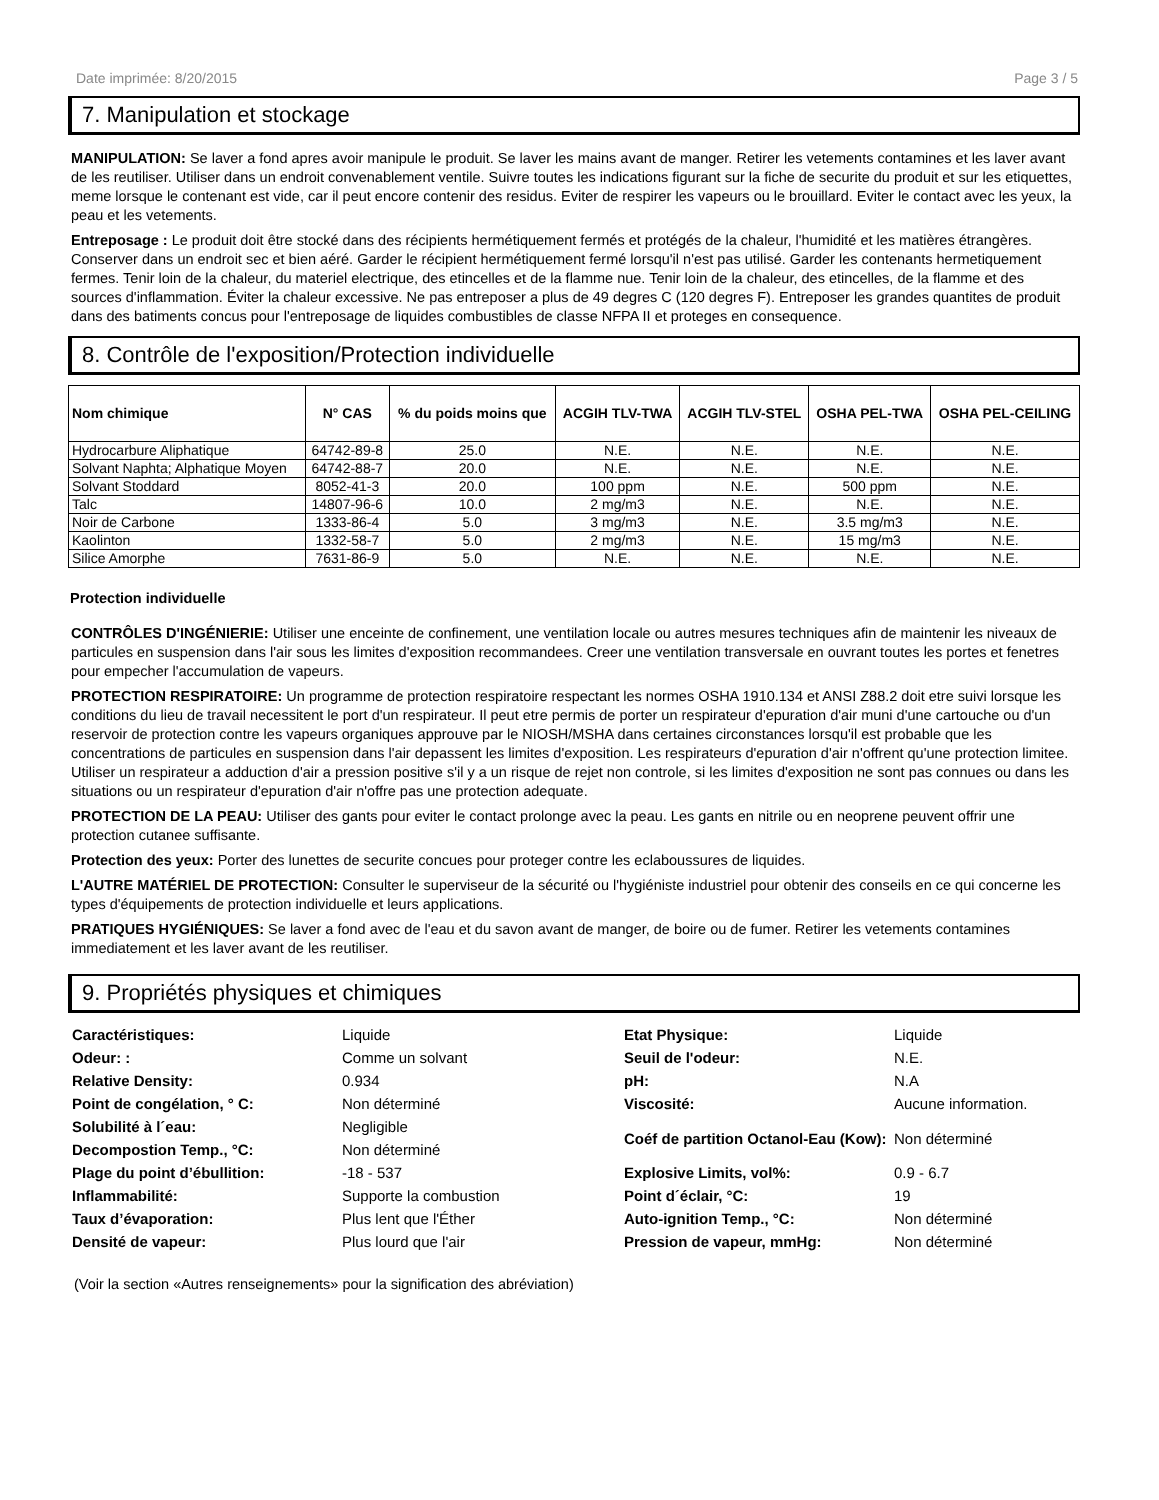Date imprimée: 8/20/2015 Page 3 / 5
7. Manipulation et stockage
MANIPULATION: Se laver a fond apres avoir manipule le produit. Se laver les mains avant de manger. Retirer les vetements contamines et les laver avant de les reutiliser. Utiliser dans un endroit convenablement ventile. Suivre toutes les indications figurant sur la fiche de securite du produit et sur les etiquettes, meme lorsque le contenant est vide, car il peut encore contenir des residus. Eviter de respirer les vapeurs ou le brouillard. Eviter le contact avec les yeux, la peau et les vetements.
Entreposage : Le produit doit être stocké dans des récipients hermétiquement fermés et protégés de la chaleur, l'humidité et les matières étrangères. Conserver dans un endroit sec et bien aéré. Garder le récipient hermétiquement fermé lorsqu'il n'est pas utilisé. Garder les contenants hermetiquement fermes. Tenir loin de la chaleur, du materiel electrique, des etincelles et de la flamme nue. Tenir loin de la chaleur, des etincelles, de la flamme et des sources d'inflammation. Éviter la chaleur excessive. Ne pas entreposer a plus de 49 degres C (120 degres F). Entreposer les grandes quantites de produit dans des batiments concus pour l'entreposage de liquides combustibles de classe NFPA II et proteges en consequence.
8. Contrôle de l'exposition/Protection individuelle
| Nom chimique | N° CAS | % du poids moins que | ACGIH TLV-TWA | ACGIH TLV-STEL | OSHA PEL-TWA | OSHA PEL-CEILING |
| --- | --- | --- | --- | --- | --- | --- |
| Hydrocarbure Aliphatique | 64742-89-8 | 25.0 | N.E. | N.E. | N.E. | N.E. |
| Solvant Naphta; Alphatique Moyen | 64742-88-7 | 20.0 | N.E. | N.E. | N.E. | N.E. |
| Solvant Stoddard | 8052-41-3 | 20.0 | 100 ppm | N.E. | 500 ppm | N.E. |
| Talc | 14807-96-6 | 10.0 | 2 mg/m3 | N.E. | N.E. | N.E. |
| Noir de Carbone | 1333-86-4 | 5.0 | 3 mg/m3 | N.E. | 3.5 mg/m3 | N.E. |
| Kaolinton | 1332-58-7 | 5.0 | 2 mg/m3 | N.E. | 15 mg/m3 | N.E. |
| Silice Amorphe | 7631-86-9 | 5.0 | N.E. | N.E. | N.E. | N.E. |
Protection individuelle
CONTRÔLES D'INGÉNIERIE: Utiliser une enceinte de confinement, une ventilation locale ou autres mesures techniques afin de maintenir les niveaux de particules en suspension dans l'air sous les limites d'exposition recommandees. Creer une ventilation transversale en ouvrant toutes les portes et fenetres pour empecher l'accumulation de vapeurs.
PROTECTION RESPIRATOIRE: Un programme de protection respiratoire respectant les normes OSHA 1910.134 et ANSI Z88.2 doit etre suivi lorsque les conditions du lieu de travail necessitent le port d'un respirateur. Il peut etre permis de porter un respirateur d'epuration d'air muni d'une cartouche ou d'un reservoir de protection contre les vapeurs organiques approuve par le NIOSH/MSHA dans certaines circonstances lorsqu'il est probable que les concentrations de particules en suspension dans l'air depassent les limites d'exposition. Les respirateurs d'epuration d'air n'offrent qu'une protection limitee. Utiliser un respirateur a adduction d'air a pression positive s'il y a un risque de rejet non controle, si les limites d'exposition ne sont pas connues ou dans les situations ou un respirateur d'epuration d'air n'offre pas une protection adequate.
PROTECTION DE LA PEAU: Utiliser des gants pour eviter le contact prolonge avec la peau. Les gants en nitrile ou en neoprene peuvent offrir une protection cutanee suffisante.
Protection des yeux: Porter des lunettes de securite concues pour proteger contre les eclaboussures de liquides.
L'AUTRE MATÉRIEL DE PROTECTION: Consulter le superviseur de la sécurité ou l'hygiéniste industriel pour obtenir des conseils en ce qui concerne les types d'équipements de protection individuelle et leurs applications.
PRATIQUES HYGIÉNIQUES: Se laver a fond avec de l'eau et du savon avant de manger, de boire ou de fumer. Retirer les vetements contamines immediatement et les laver avant de les reutiliser.
9. Propriétés physiques et chimiques
| Caractéristiques: | Liquide | Etat Physique: | Liquide |
| Odeur: : | Comme un solvant | Seuil de l'odeur: | N.E. |
| Relative Density: | 0.934 | pH: | N.A |
| Point de congélation, ° C: | Non déterminé | Viscosité: | Aucune information. |
| Solubilité à l´eau: | Negligible | Coéf de partition Octanol-Eau (Kow): | Non déterminé |
| Decompostion Temp., °C: | Non déterminé | | |
| Plage du point d’ébullition: | -18 - 537 | Explosive Limits, vol%: | 0.9 - 6.7 |
| Inflammabilité: | Supporte la combustion | Point d´éclair, °C: | 19 |
| Taux d’évaporation: | Plus lent que l'Éther | Auto-ignition Temp., °C: | Non déterminé |
| Densité de vapeur: | Plus lourd que l'air | Pression de vapeur, mmHg: | Non déterminé |
(Voir la section «Autres renseignements» pour la signification des abréviation)